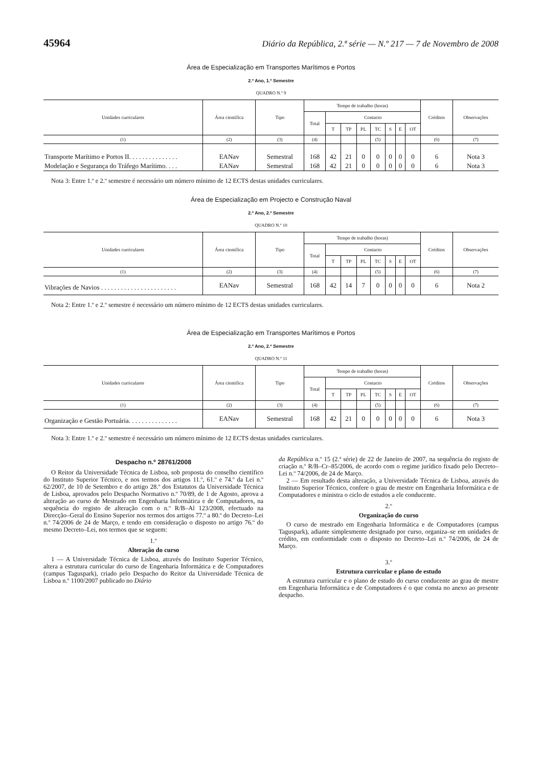45964 Diário da República, 2.ª série — N.º 217 — 7 de Novembro de 2008
Área de Especialização em Transportes Marítimos e Portos
2.º Ano, 1.º Semestre
QUADRO N.º 9
| Unidades curriculares | Área científica | Tipo | Tempo de trabalho (horas) | | | | | | | | Créditos | Observações |
| --- | --- | --- | --- | --- | --- | --- | --- | --- | --- | --- | --- | --- |
| | | | Total | Contacto | | | | | | | | |
| | | | | T | TP | PL | TC | S | E | OT | | |
| (1) | (2) | (3) | (4) | | | | (5) | | | | (6) | (7) |
| Transporte Marítimo e Portos II. . . . . . . . . . . . . . . | EANav | Semestral | 168 | 42 | 21 | 0 | 0 | 0 | 0 | 0 | 6 | Nota 3 |
| Modelação e Segurança do Tráfego Marítimo. . . . | EANav | Semestral | 168 | 42 | 21 | 0 | 0 | 0 | 0 | 0 | 6 | Nota 3 |
Nota 3: Entre 1.º e 2.º semestre é necessário um número mínimo de 12 ECTS destas unidades curriculares.
Área de Especialização em Projecto e Construção Naval
2.º Ano, 2.º Semestre
QUADRO N.º 10
| Unidades curriculares | Área científica | Tipo | Tempo de trabalho (horas) | | | | | | | | Créditos | Observações |
| --- | --- | --- | --- | --- | --- | --- | --- | --- | --- | --- | --- | --- |
| | | | Total | Contacto | | | | | | | | |
| | | | | T | TP | PL | TC | S | E | OT | | |
| (1) | (2) | (3) | (4) | | | | (5) | | | | (6) | (7) |
| Vibrações de Navios . . . . . . . . . . . . . . . . . . . . . . . | EANav | Semestral | 168 | 42 | 14 | 7 | 0 | 0 | 0 | 0 | 6 | Nota 2 |
Nota 2: Entre 1.º e 2.º semestre é necessário um número mínimo de 12 ECTS destas unidades curriculares.
Área de Especialização em Transportes Marítimos e Portos
2.º Ano, 2.º Semestre
QUADRO N.º 11
| Unidades curriculares | Área científica | Tipo | Tempo de trabalho (horas) | | | | | | | | Créditos | Observações |
| --- | --- | --- | --- | --- | --- | --- | --- | --- | --- | --- | --- | --- |
| | | | Total | Contacto | | | | | | | | |
| | | | | T | TP | PL | TC | S | E | OT | | |
| (1) | (2) | (3) | (4) | | | | (5) | | | | (6) | (7) |
| Organização e Gestão Portuária. . . . . . . . . . . . . . . | EANav | Semestral | 168 | 42 | 21 | 0 | 0 | 0 | 0 | 0 | 6 | Nota 3 |
Nota 3: Entre 1.º e 2.º semestre é necessário um número mínimo de 12 ECTS destas unidades curriculares.
Despacho n.º 28761/2008
O Reitor da Universidade Técnica de Lisboa, sob proposta do conselho científico do Instituto Superior Técnico, e nos termos dos artigos 11.º, 61.º e 74.º da Lei n.º 62/2007, de 10 de Setembro e do artigo 28.º dos Estatutos da Universidade Técnica de Lisboa, aprovados pelo Despacho Normativo n.º 70/89, de 1 de Agosto, aprova a alteração ao curso de Mestrado em Engenharia Informática e de Computadores, na sequência do registo de alteração com o n.º R/B–Al 123/2008, efectuado na Direcção–Geral do Ensino Superior nos termos dos artigos 77.º a 80.º do Decreto–Lei n.º 74/2006 de 24 de Março, e tendo em consideração o disposto no artigo 76.º do mesmo Decreto–Lei, nos termos que se seguem:
1.º
Alteração do curso
1 — A Universidade Técnica de Lisboa, através do Instituto Superior Técnico, altera a estrutura curricular do curso de Engenharia Informática e de Computadores (campus Taguspark), criado pelo Despacho do Reitor da Universidade Técnica de Lisboa n.º 1100/2007 publicado no Diário
da República n.º 15 (2.ª série) de 22 de Janeiro de 2007, na sequência do registo de criação n.º R/B–Cr–85/2006, de acordo com o regime jurídico fixado pelo Decreto–Lei n.º 74/2006, de 24 de Março.
2 — Em resultado desta alteração, a Universidade Técnica de Lisboa, através do Instituto Superior Técnico, confere o grau de mestre em Engenharia Informática e de Computadores e ministra o ciclo de estudos a ele conducente.
2.º
Organização do curso
O curso de mestrado em Engenharia Informática e de Computadores (campus Taguspark), adiante simplesmente designado por curso, organiza–se em unidades de crédito, em conformidade com o disposto no Decreto–Lei n.º 74/2006, de 24 de Março.
3.º
Estrutura curricular e plano de estudo
A estrutura curricular e o plano de estudo do curso conducente ao grau de mestre em Engenharia Informática e de Computadores é o que consta no anexo ao presente despacho.